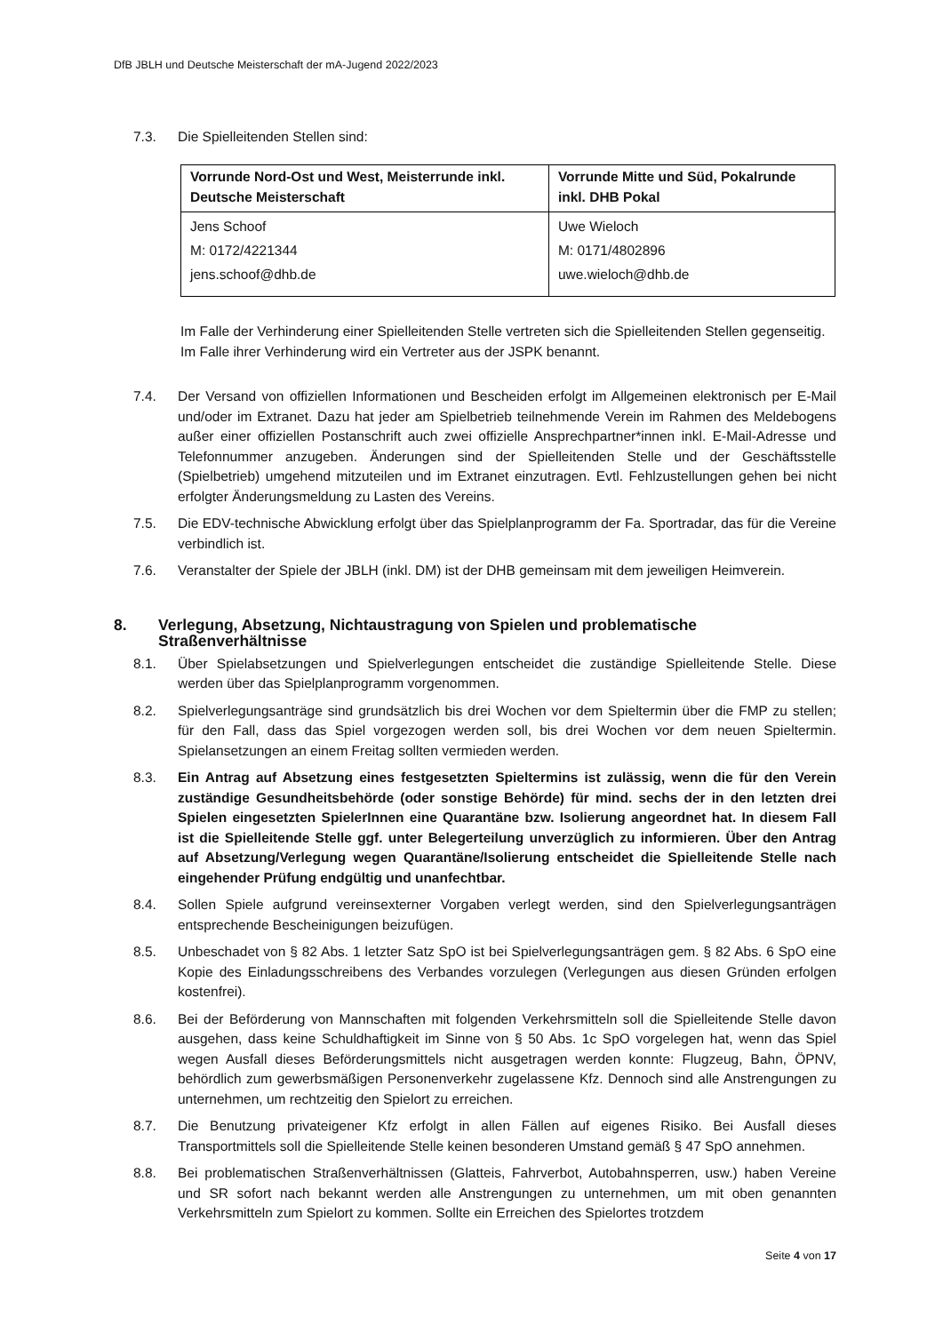DfB JBLH und Deutsche Meisterschaft der mA-Jugend 2022/2023
7.3. Die Spielleitenden Stellen sind:
| Vorrunde Nord-Ost und West, Meisterrunde inkl. Deutsche Meisterschaft | Vorrunde Mitte und Süd, Pokalrunde inkl. DHB Pokal |
| --- | --- |
| Jens Schoof M: 0172/4221344 jens.schoof@dhb.de | Uwe Wieloch M: 0171/4802896 uwe.wieloch@dhb.de |
Im Falle der Verhinderung einer Spielleitenden Stelle vertreten sich die Spielleitenden Stellen gegenseitig. Im Falle ihrer Verhinderung wird ein Vertreter aus der JSPK benannt.
7.4. Der Versand von offiziellen Informationen und Bescheiden erfolgt im Allgemeinen elektronisch per E-Mail und/oder im Extranet. Dazu hat jeder am Spielbetrieb teilnehmende Verein im Rahmen des Meldebogens außer einer offiziellen Postanschrift auch zwei offizielle Ansprechpartner*innen inkl. E-Mail-Adresse und Telefonnummer anzugeben. Änderungen sind der Spielleitenden Stelle und der Geschäftsstelle (Spielbetrieb) umgehend mitzuteilen und im Extranet einzutragen. Evtl. Fehlzustellungen gehen bei nicht erfolgter Änderungsmeldung zu Lasten des Vereins.
7.5. Die EDV-technische Abwicklung erfolgt über das Spielplanprogramm der Fa. Sportradar, das für die Vereine verbindlich ist.
7.6. Veranstalter der Spiele der JBLH (inkl. DM) ist der DHB gemeinsam mit dem jeweiligen Heimverein.
8. Verlegung, Absetzung, Nichtaustragung von Spielen und problematische Straßenverhältnisse
8.1. Über Spielabsetzungen und Spielverlegungen entscheidet die zuständige Spielleitende Stelle. Diese werden über das Spielplanprogramm vorgenommen.
8.2. Spielverlegungsanträge sind grundsätzlich bis drei Wochen vor dem Spieltermin über die FMP zu stellen; für den Fall, dass das Spiel vorgezogen werden soll, bis drei Wochen vor dem neuen Spieltermin. Spielansetzungen an einem Freitag sollten vermieden werden.
8.3. Ein Antrag auf Absetzung eines festgesetzten Spieltermins ist zulässig, wenn die für den Verein zuständige Gesundheitsbehörde (oder sonstige Behörde) für mind. sechs der in den letzten drei Spielen eingesetzten SpielerInnen eine Quarantäne bzw. Isolierung angeordnet hat. In diesem Fall ist die Spielleitende Stelle ggf. unter Belegerteilung unverzüglich zu informieren. Über den Antrag auf Absetzung/Verlegung wegen Quarantäne/Isolierung entscheidet die Spielleitende Stelle nach eingehender Prüfung endgültig und unanfechtbar.
8.4. Sollen Spiele aufgrund vereinsexterner Vorgaben verlegt werden, sind den Spielverlegungsanträgen entsprechende Bescheinigungen beizufügen.
8.5. Unbeschadet von § 82 Abs. 1 letzter Satz SpO ist bei Spielverlegungsanträgen gem. § 82 Abs. 6 SpO eine Kopie des Einladungsschreibens des Verbandes vorzulegen (Verlegungen aus diesen Gründen erfolgen kostenfrei).
8.6. Bei der Beförderung von Mannschaften mit folgenden Verkehrsmitteln soll die Spielleitende Stelle davon ausgehen, dass keine Schuldhaftigkeit im Sinne von § 50 Abs. 1c SpO vorgelegen hat, wenn das Spiel wegen Ausfall dieses Beförderungsmittels nicht ausgetragen werden konnte: Flugzeug, Bahn, ÖPNV, behördlich zum gewerbsmäßigen Personenverkehr zugelassene Kfz. Dennoch sind alle Anstrengungen zu unternehmen, um rechtzeitig den Spielort zu erreichen.
8.7. Die Benutzung privateigener Kfz erfolgt in allen Fällen auf eigenes Risiko. Bei Ausfall dieses Transportmittels soll die Spielleitende Stelle keinen besonderen Umstand gemäß § 47 SpO annehmen.
8.8. Bei problematischen Straßenverhältnissen (Glatteis, Fahrverbot, Autobahnsperren, usw.) haben Vereine und SR sofort nach bekannt werden alle Anstrengungen zu unternehmen, um mit oben genannten Verkehrsmitteln zum Spielort zu kommen. Sollte ein Erreichen des Spielortes trotzdem
Seite 4 von 17